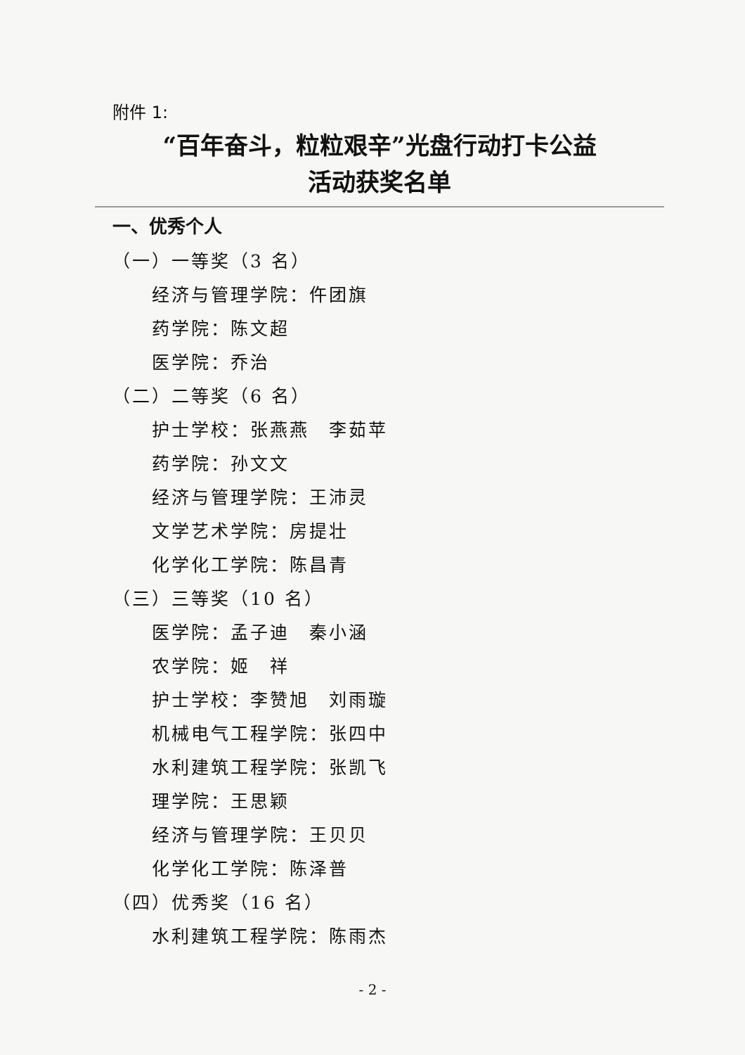附件 1:
“百年奋斗，粒粒艰辛”光盘行动打卡公益
活动获奖名单
一、优秀个人
（一）一等奖（3 名）
经济与管理学院：仵团旗
药学院：陈文超
医学院：乔治
（二）二等奖（6 名）
护士学校：张燕燕　李茹苹
药学院：孙文文
经济与管理学院：王沛灵
文学艺术学院：房提壮
化学化工学院：陈昌青
（三）三等奖（10 名）
医学院：孟子迪　秦小涵
农学院：姬　祥
护士学校：李赞旭　刘雨璇
机械电气工程学院：张四中
水利建筑工程学院：张凯飞
理学院：王思颖
经济与管理学院：王贝贝
化学化工学院：陈泽普
（四）优秀奖（16 名）
水利建筑工程学院：陈雨杰
- 2 -